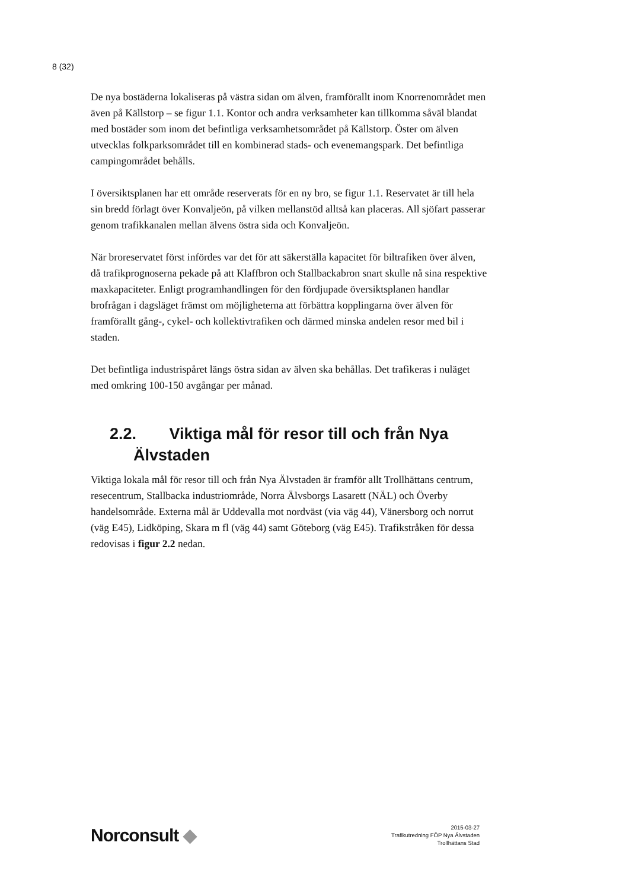8 (32)
De nya bostäderna lokaliseras på västra sidan om älven, framförallt inom Knorrenområdet men även på Källstorp – se figur 1.1. Kontor och andra verksamheter kan tillkomma såväl blandat med bostäder som inom det befintliga verksamhetsområdet på Källstorp. Öster om älven utvecklas folkparksområdet till en kombinerad stads- och evenemangspark. Det befintliga campingområdet behålls.
I översiktsplanen har ett område reserverats för en ny bro, se figur 1.1. Reservatet är till hela sin bredd förlagt över Konvaljeön, på vilken mellanstöd alltså kan placeras. All sjöfart passerar genom trafikkanalen mellan älvens östra sida och Konvaljeön.
När broreservatet först infördes var det för att säkerställa kapacitet för biltrafiken över älven, då trafikprognoserna pekade på att Klaffbron och Stallbackabron snart skulle nå sina respektive maxkapaciteter. Enligt programhandlingen för den fördjupade översiktsplanen handlar brofrågan i dagsläget främst om möjligheterna att förbättra kopplingarna över älven för framförallt gång-, cykel- och kollektivtrafiken och därmed minska andelen resor med bil i staden.
Det befintliga industrispåret längs östra sidan av älven ska behållas. Det trafikeras i nuläget med omkring 100-150 avgångar per månad.
2.2. Viktiga mål för resor till och från Nya
Älvstaden
Viktiga lokala mål för resor till och från Nya Älvstaden är framför allt Trollhättans centrum, resecentrum, Stallbacka industriområde, Norra Älvsborgs Lasarett (NÄL) och Överby handelsområde. Externa mål är Uddevalla mot nordväst (via väg 44), Vänersborg och norrut (väg E45), Lidköping, Skara m fl (väg 44) samt Göteborg (väg E45). Trafikstråken för dessa redovisas i figur 2.2 nedan.
Norconsult ◆
2015-03-27
Trafikutredning FÖP Nya Älvstaden
Trollhättans Stad